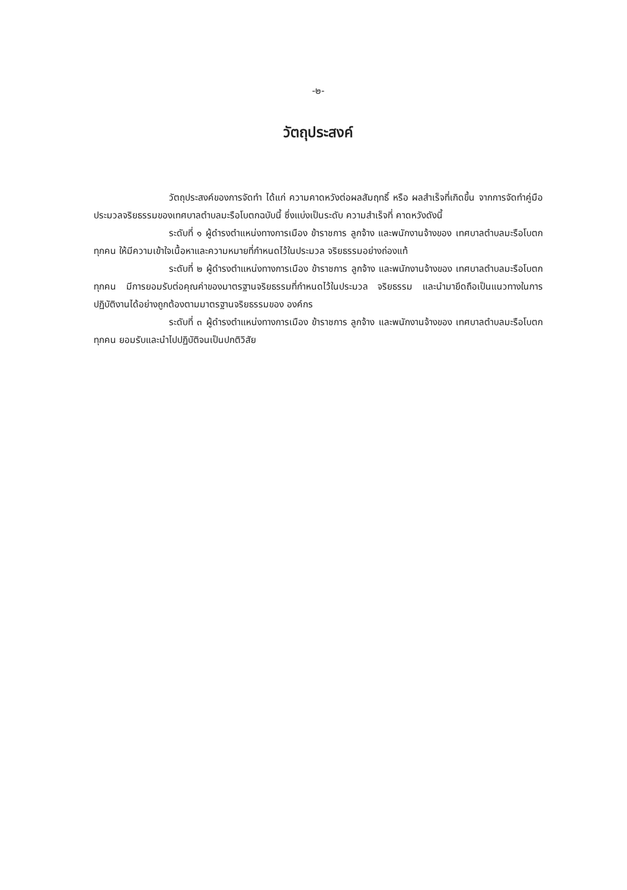-๒-
วัตถุประสงค์
วัตถุประสงค์ของการจัดทำ ได้แก่ ความคาดหวังต่อผลสัมฤทธิ์ หรือ ผลสำเร็จที่เกิดขึ้น จากการจัดทำคู่มือประมวลจริยธรรมของเทศบาลตำบลมะรือโบตกฉบับนี้ ซึ่งแบ่งเป็นระดับ ความสำเร็จที่ คาดหวังดังนี้
ระดับที่ ๑ ผู้ดำรงตำแหน่งทางการเมือง ข้าราชการ ลูกจ้าง และพนักงานจ้างของ เทศบาลตำบลมะรือโบตกทุกคน ให้มีความเข้าใจเนื้อหาและความหมายที่กำหนดไว้ในประมวล จริยธรรมอย่างถ่องแท้
ระดับที่ ๒ ผู้ดำรงตำแหน่งทางการเมือง ข้าราชการ ลูกจ้าง และพนักงานจ้างของ เทศบาลตำบลมะรือโบตกทุกคน มีการยอมรับต่อคุณค่าของมาตรฐานจริยธรรมที่กำหนดไว้ในประมวล จริยธรรม และนำมายึดถือเป็นแนวทางในการปฏิบัติงานได้อย่างถูกต้องตามมาตรฐานจริยธรรมของ องค์กร
ระดับที่ ๓ ผู้ดำรงตำแหน่งทางการเมือง ข้าราชการ ลูกจ้าง และพนักงานจ้างของ เทศบาลตำบลมะรือโบตกทุกคน ยอมรับและนำไปปฏิบัติจนเป็นปกติวิสัย